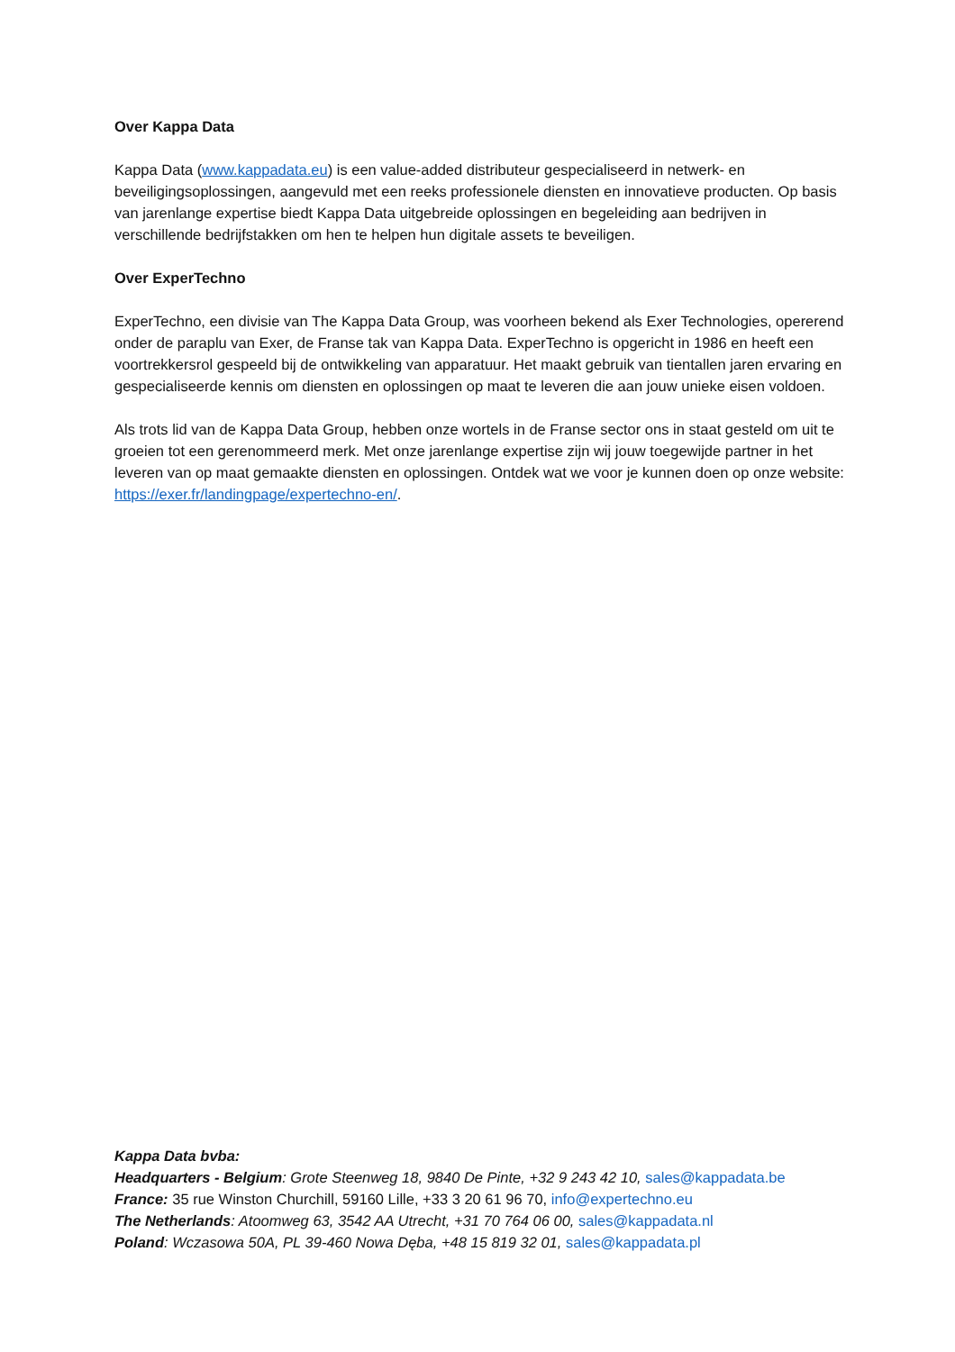Over Kappa Data
Kappa Data (www.kappadata.eu) is een value-added distributeur gespecialiseerd in netwerk- en beveiligingsoplossingen, aangevuld met een reeks professionele diensten en innovatieve producten. Op basis van jarenlange expertise biedt Kappa Data uitgebreide oplossingen en begeleiding aan bedrijven in verschillende bedrijfstakken om hen te helpen hun digitale assets te beveiligen.
Over ExperTechno
ExperTechno, een divisie van The Kappa Data Group, was voorheen bekend als Exer Technologies, opererend onder de paraplu van Exer, de Franse tak van Kappa Data. ExperTechno is opgericht in 1986 en heeft een voortrekkersrol gespeeld bij de ontwikkeling van apparatuur. Het maakt gebruik van tientallen jaren ervaring en gespecialiseerde kennis om diensten en oplossingen op maat te leveren die aan jouw unieke eisen voldoen.
Als trots lid van de Kappa Data Group, hebben onze wortels in de Franse sector ons in staat gesteld om uit te groeien tot een gerenommeerd merk. Met onze jarenlange expertise zijn wij jouw toegewijde partner in het leveren van op maat gemaakte diensten en oplossingen. Ontdek wat we voor je kunnen doen op onze website: https://exer.fr/landingpage/expertechno-en/.
Kappa Data bvba:
Headquarters - Belgium: Grote Steenweg 18, 9840 De Pinte, +32 9 243 42 10, sales@kappadata.be
France: 35 rue Winston Churchill, 59160 Lille, +33 3 20 61 96 70, info@expertechno.eu
The Netherlands: Atoomweg 63, 3542 AA Utrecht, +31 70 764 06 00, sales@kappadata.nl
Poland: Wczasowa 50A, PL 39-460 Nowa Dęba, +48 15 819 32 01, sales@kappadata.pl